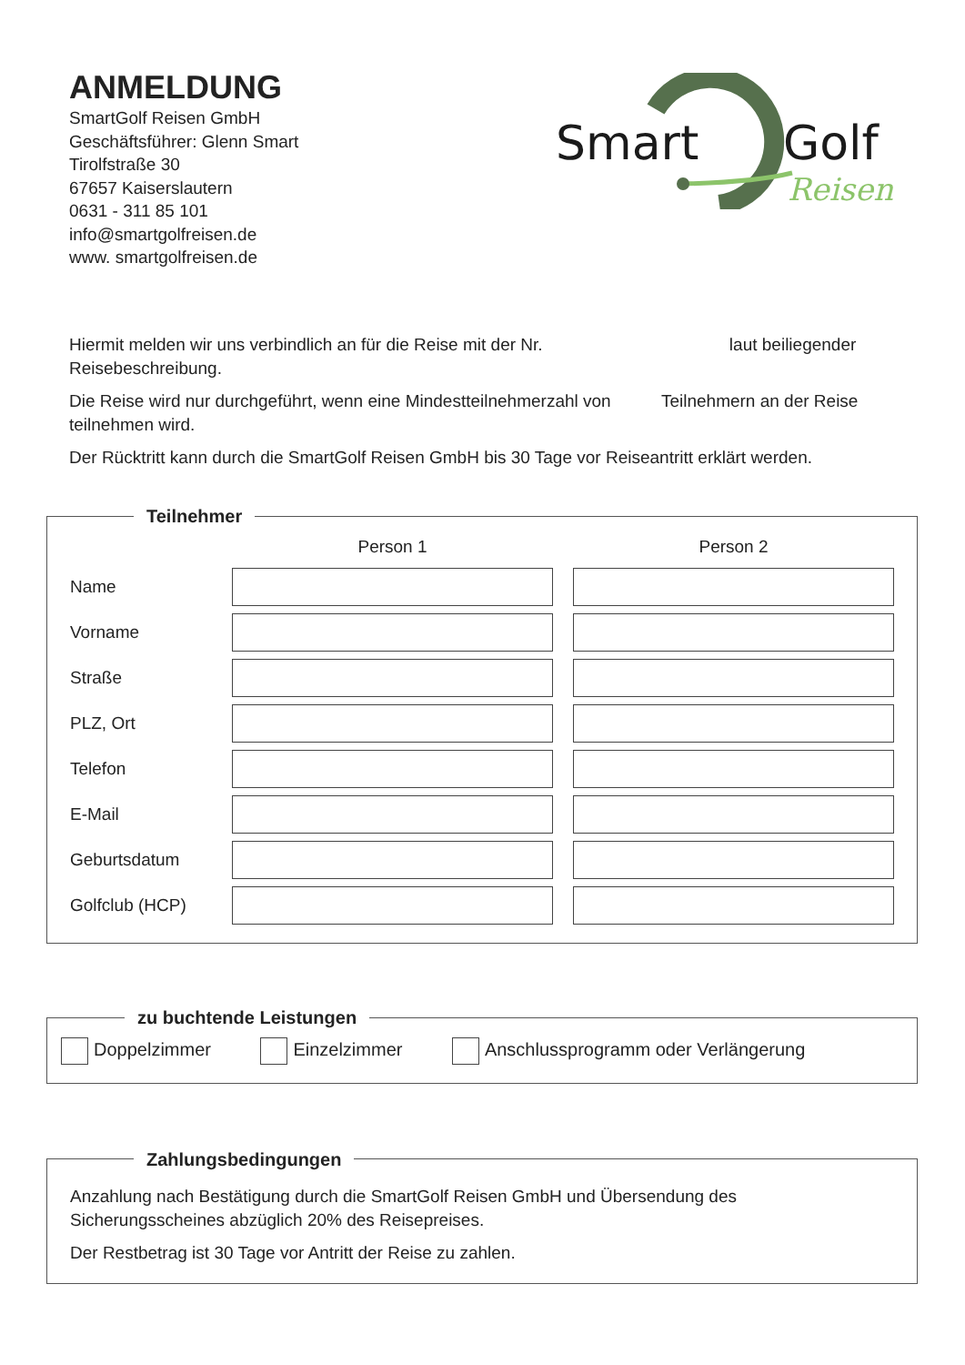Smart
Golf
Reisen
ANMELDUNG
SmartGolf Reisen GmbH
Geschäftsführer: Glenn Smart
Tirolfstraße 30
67657 Kaiserslautern
0631 - 311 85 101
info@smartgolfreisen.de
www. smartgolfreisen.de
Hiermit melden wir uns verbindlich an für die Reise mit der Nr. laut beiliegender Reisebeschreibung.
Die Reise wird nur durchgeführt, wenn eine Mindestteilnehmerzahl von Teilnehmern an der Reise teilnehmen wird.
Der Rücktritt kann durch die SmartGolf Reisen GmbH bis 30 Tage vor Reiseantritt erklärt werden.
Teilnehmer
| | Person 1 | | Person 2 |
| --- | --- | --- | --- |
| Name | | | |
| Vorname | | | |
| Straße | | | |
| PLZ, Ort | | | |
| Telefon | | | |
| E-Mail | | | |
| Geburtsdatum | | | |
| Golfclub (HCP) | | | |
zu buchtende Leistungen Doppelzimmer Einzelzimmer Anschlussprogramm oder Verlängerung Zahlungsbedingungen
Anzahlung nach Bestätigung durch die SmartGolf Reisen GmbH und Übersendung des Sicherungsscheines abzüglich 20% des Reisepreises.
Der Restbetrag ist 30 Tage vor Antritt der Reise zu zahlen.